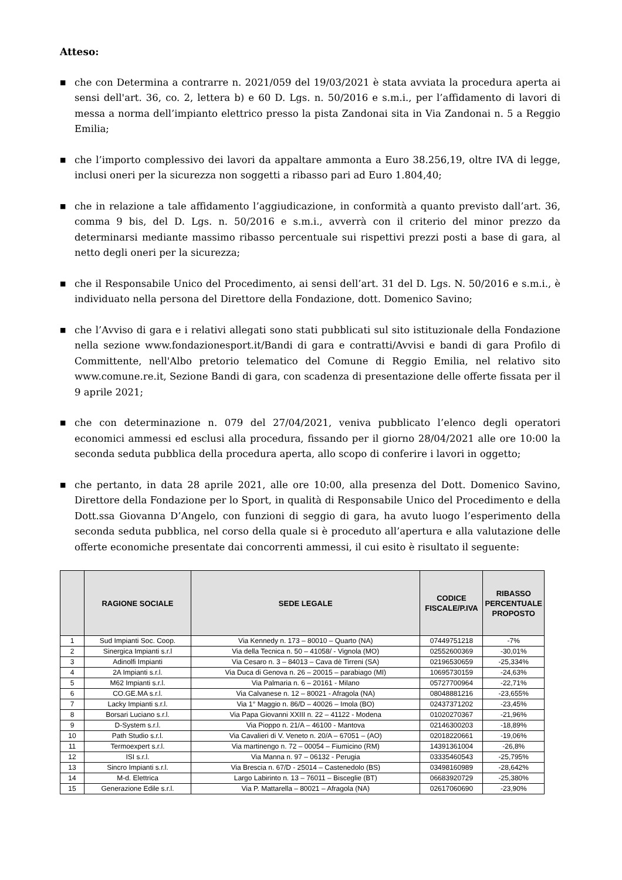Atteso:
■ che con Determina a contrarre n. 2021/059 del 19/03/2021 è stata avviata la procedura aperta ai sensi dell'art. 36, co. 2, lettera b) e 60 D. Lgs. n. 50/2016 e s.m.i., per l’affidamento di lavori di messa a norma dell’impianto elettrico presso la pista Zandonai sita in Via Zandonai n. 5 a Reggio Emilia;
■ che l’importo complessivo dei lavori da appaltare ammonta a Euro 38.256,19, oltre IVA di legge, inclusi oneri per la sicurezza non soggetti a ribasso pari ad Euro 1.804,40;
■ che in relazione a tale affidamento l’aggiudicazione, in conformità a quanto previsto dall’art. 36, comma 9 bis, del D. Lgs. n. 50/2016 e s.m.i., avverrà con il criterio del minor prezzo da determinarsi mediante massimo ribasso percentuale sui rispettivi prezzi posti a base di gara, al netto degli oneri per la sicurezza;
■ che il Responsabile Unico del Procedimento, ai sensi dell’art. 31 del D. Lgs. N. 50/2016 e s.m.i., è individuato nella persona del Direttore della Fondazione, dott. Domenico Savino;
■ che l’Avviso di gara e i relativi allegati sono stati pubblicati sul sito istituzionale della Fondazione nella sezione www.fondazionesport.it/Bandi di gara e contratti/Avvisi e bandi di gara Profilo di Committente, nell'Albo pretorio telematico del Comune di Reggio Emilia, nel relativo sito www.comune.re.it, Sezione Bandi di gara, con scadenza di presentazione delle offerte fissata per il 9 aprile 2021;
■ che con determinazione n. 079 del 27/04/2021, veniva pubblicato l’elenco degli operatori economici ammessi ed esclusi alla procedura, fissando per il giorno 28/04/2021 alle ore 10:00 la seconda seduta pubblica della procedura aperta, allo scopo di conferire i lavori in oggetto;
■ che pertanto, in data 28 aprile 2021, alle ore 10:00, alla presenza del Dott. Domenico Savino, Direttore della Fondazione per lo Sport, in qualità di Responsabile Unico del Procedimento e della Dott.ssa Giovanna D’Angelo, con funzioni di seggio di gara, ha avuto luogo l’esperimento della seconda seduta pubblica, nel corso della quale si è proceduto all’apertura e alla valutazione delle offerte economiche presentate dai concorrenti ammessi, il cui esito è risultato il seguente:
| | RAGIONE SOCIALE | SEDE LEGALE | CODICE FISCALE/P.IVA | RIBASSO PERCENTUALE PROPOSTO |
| --- | --- | --- | --- | --- |
| 1 | Sud Impianti Soc. Coop. | Via Kennedy n. 173 – 80010 – Quarto (NA) | 07449751218 | -7% |
| 2 | Sinergica Impianti s.r.l | Via della Tecnica n. 50 – 41058/ - Vignola (MO) | 02552600369 | -30,01% |
| 3 | Adinolfi Impianti | Via Cesaro n. 3 – 84013 – Cava dè Tirreni (SA) | 02196530659 | -25,334% |
| 4 | 2A Impianti s.r.l. | Via Duca di Genova n. 26 – 20015 – parabiago (MI) | 10695730159 | -24,63% |
| 5 | M62 Impianti s.r.l. | Via Palmaria n. 6 – 20161 - Milano | 05727700964 | -22,71% |
| 6 | CO.GE.MA s.r.l. | Via Calvanese n. 12 – 80021 - Afragola (NA) | 08048881216 | -23,655% |
| 7 | Lacky Impianti s.r.l. | Via 1° Maggio n. 86/D – 40026 – Imola (BO) | 02437371202 | -23,45% |
| 8 | Borsari Luciano s.r.l. | Via Papa Giovanni XXIII n. 22 – 41122 - Modena | 01020270367 | -21,96% |
| 9 | D-System s.r.l. | Via Pioppo n. 21/A – 46100 - Mantova | 02146300203 | -18,89% |
| 10 | Path Studio s.r.l. | Via Cavalieri di V. Veneto n. 20/A – 67051 – (AO) | 02018220661 | -19,06% |
| 11 | Termoexpert s.r.l. | Via martinengo n. 72 – 00054 – Fiumicino (RM) | 14391361004 | -26,8% |
| 12 | ISI s.r.l. | Via Manna n. 97 – 06132 - Perugia | 03335460543 | -25,795% |
| 13 | Sincro Impianti s.r.l. | Via Brescia n. 67/D - 25014 – Castenedolo (BS) | 03498160989 | -28,642% |
| 14 | M-d. Elettrica | Largo Labirinto n. 13 – 76011 – Bisceglie (BT) | 06683920729 | -25,380% |
| 15 | Generazione Edile s.r.l. | Via P. Mattarella – 80021 – Afragola (NA) | 02617060690 | -23,90% |